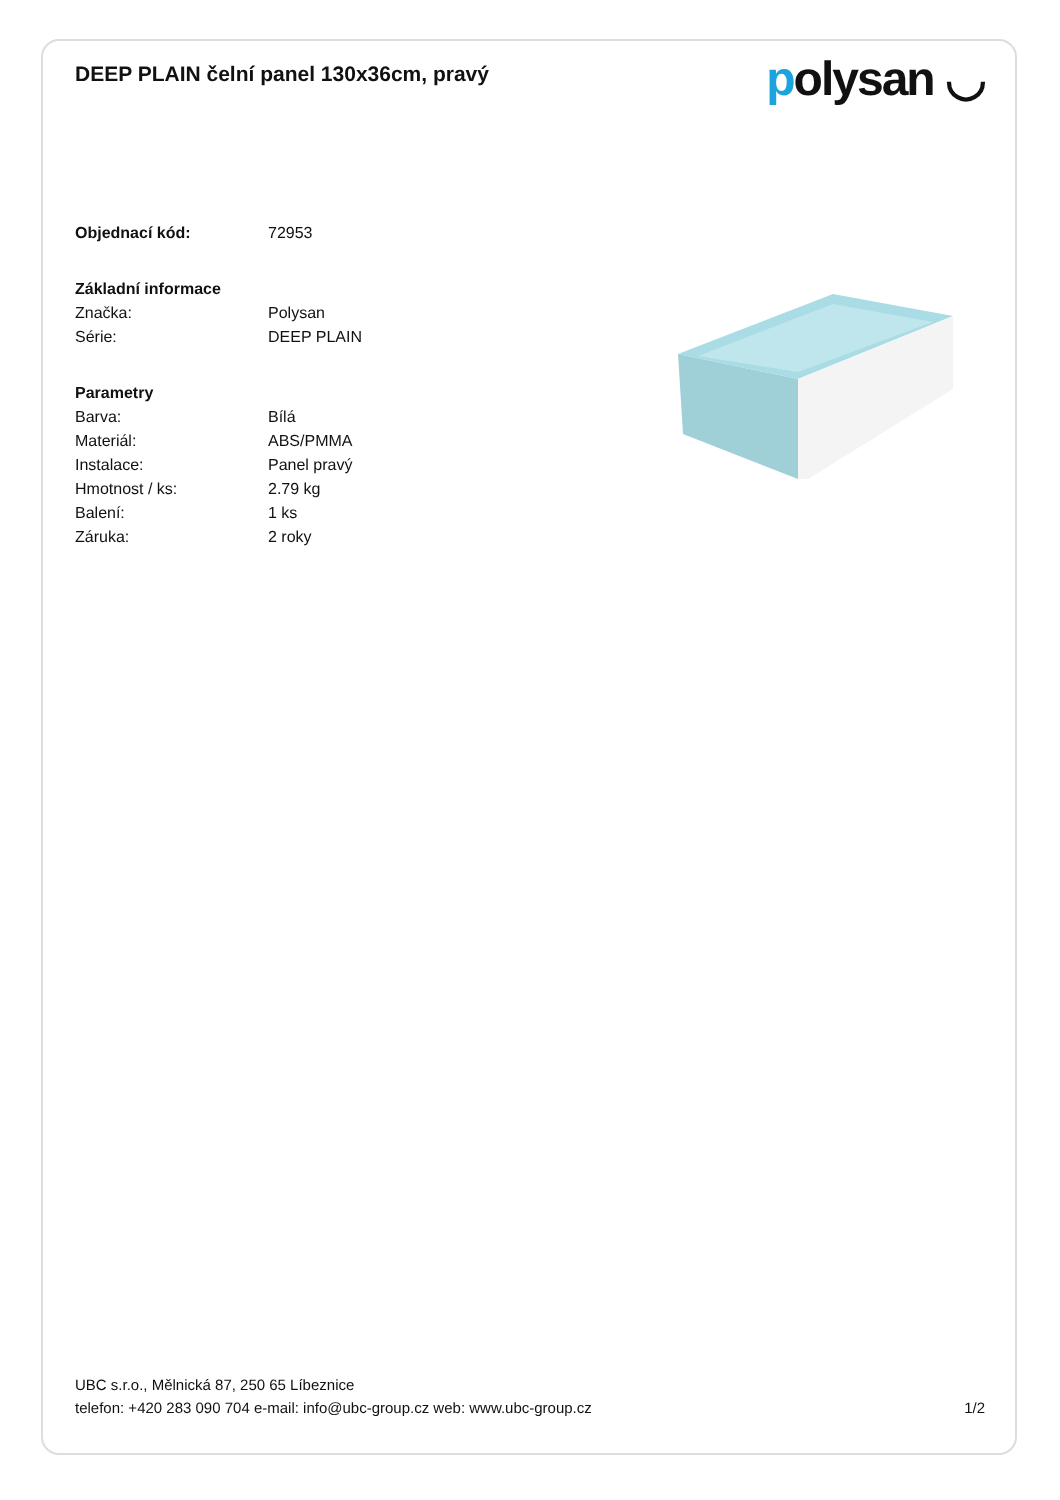DEEP PLAIN čelní panel 130x36cm, pravý
polysan ◡
| Objednací kód: | 72953 |
| Základní informace | |
| Značka: | Polysan |
| Série: | DEEP PLAIN |
| Parametry | |
| Barva: | Bílá |
| Materiál: | ABS/PMMA |
| Instalace: | Panel pravý |
| Hmotnost / ks: | 2.79 kg |
| Balení: | 1 ks |
| Záruka: | 2 roky |
UBC s.r.o., Mělnická 87, 250 65 Líbeznice
telefon: +420 283 090 704 e-mail: info@ubc-group.cz web: www.ubc-group.cz
1/2